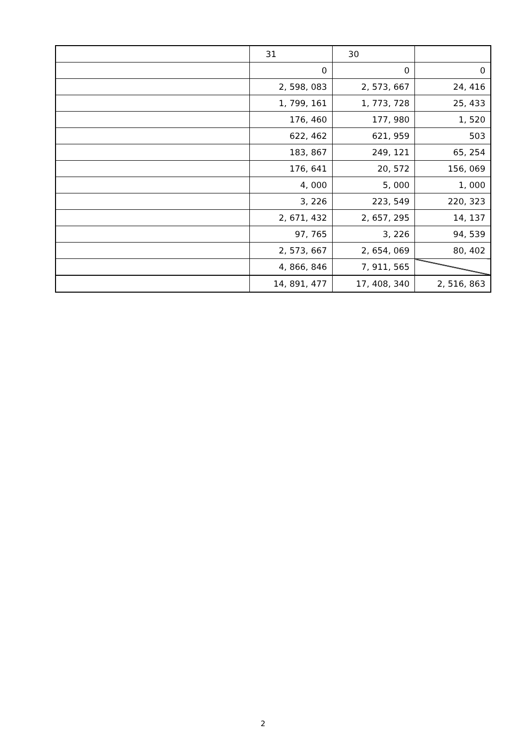| | 31 | 30 | |
| | 0 | 0 | 0 |
| | 2, 598, 083 | 2, 573, 667 | 24, 416 |
| | 1, 799, 161 | 1, 773, 728 | 25, 433 |
| | 176, 460 | 177, 980 | 1, 520 |
| | 622, 462 | 621, 959 | 503 |
| | 183, 867 | 249, 121 | 65, 254 |
| | 176, 641 | 20, 572 | 156, 069 |
| | 4, 000 | 5, 000 | 1, 000 |
| | 3, 226 | 223, 549 | 220, 323 |
| | 2, 671, 432 | 2, 657, 295 | 14, 137 |
| | 97, 765 | 3, 226 | 94, 539 |
| | 2, 573, 667 | 2, 654, 069 | 80, 402 |
| | 4, 866, 846 | 7, 911, 565 | |
| | 14, 891, 477 | 17, 408, 340 | 2, 516, 863 |
2